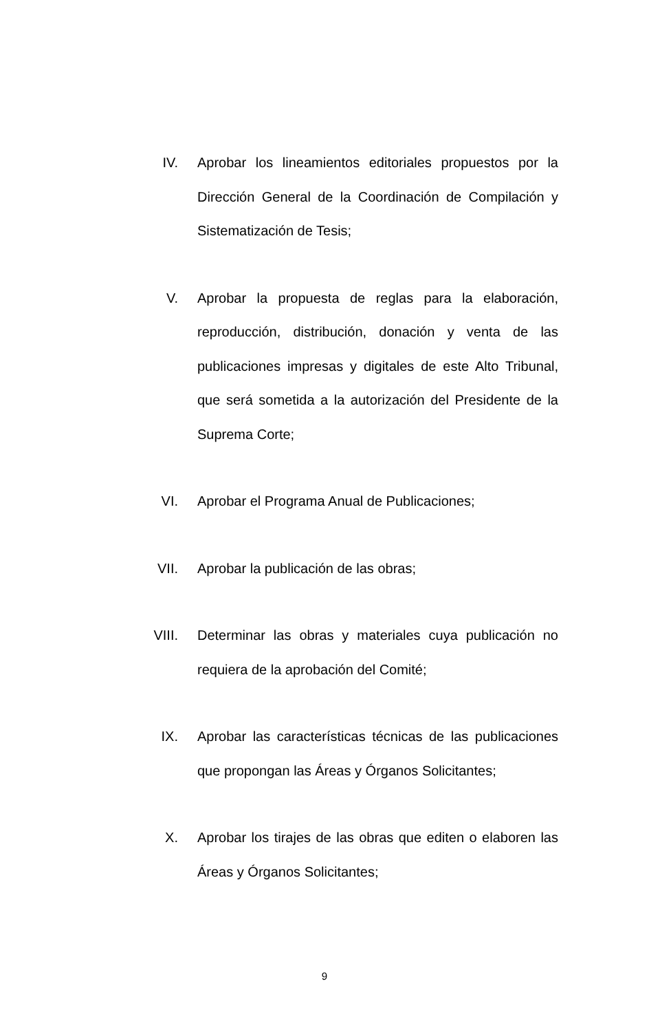IV. Aprobar los lineamientos editoriales propuestos por la Dirección General de la Coordinación de Compilación y Sistematización de Tesis;
V. Aprobar la propuesta de reglas para la elaboración, reproducción, distribución, donación y venta de las publicaciones impresas y digitales de este Alto Tribunal, que será sometida a la autorización del Presidente de la Suprema Corte;
VI. Aprobar el Programa Anual de Publicaciones;
VII. Aprobar la publicación de las obras;
VIII. Determinar las obras y materiales cuya publicación no requiera de la aprobación del Comité;
IX. Aprobar las características técnicas de las publicaciones que propongan las Áreas y Órganos Solicitantes;
X. Aprobar los tirajes de las obras que editen o elaboren las Áreas y Órganos Solicitantes;
9